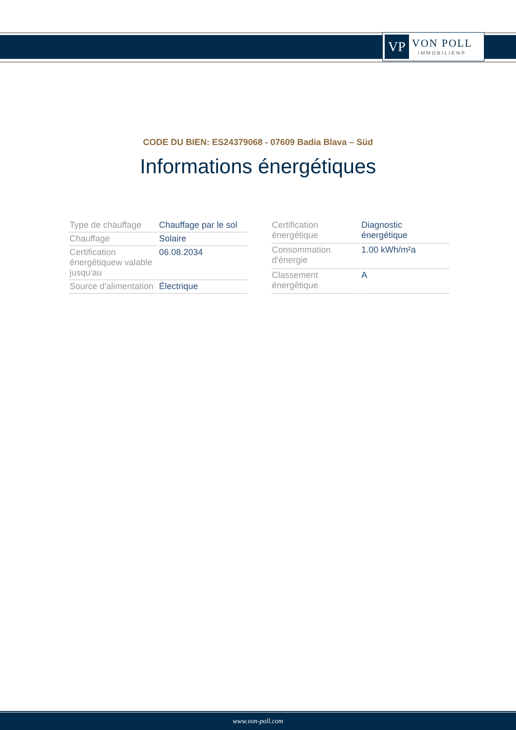VP
VON POLL
IMMOBILIEN®
CODE DU BIEN: ES24379068 - 07609 Badia Blava – Süd
Informations énergétiques
| Type de chauffage | Chauffage par le sol |
| Chauffage | Solaire |
| Certification énergétiquew valable jusqu'au | 06.08.2034 |
| Source d'alimentation | Électrique |
| Certification énergétique | Diagnostic énergétique |
| Consommation d'énergie | 1.00 kWh/m²a |
| Classement énergétique | A |
www.von-poll.com